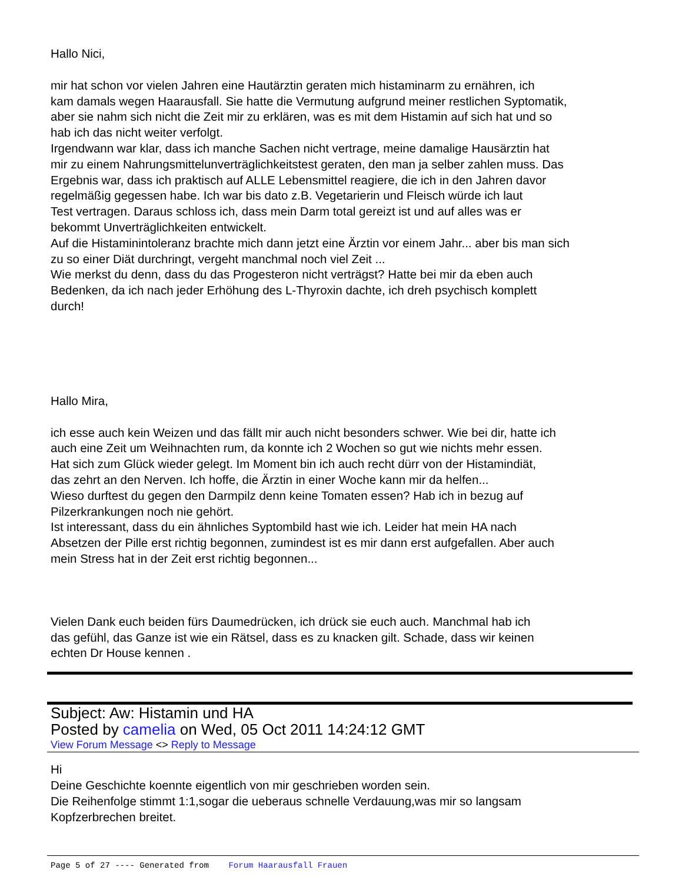Hallo Nici,
mir hat schon vor vielen Jahren eine Hautärztin geraten mich histaminarm zu ernähren, ich
kam damals wegen Haarausfall. Sie hatte die Vermutung aufgrund meiner restlichen Syptomatik,
aber sie nahm sich nicht die Zeit mir zu erklären, was es mit dem Histamin auf sich hat und so
hab ich das nicht weiter verfolgt.
Irgendwann war klar, dass ich manche Sachen nicht vertrage, meine damalige Hausärztin hat
mir zu einem Nahrungsmittelunverträglichkeitstest geraten, den man ja selber zahlen muss. Das
Ergebnis war, dass ich praktisch auf ALLE Lebensmittel reagiere, die ich in den Jahren davor
regelmäßig gegessen habe. Ich war bis dato z.B. Vegetarierin und Fleisch würde ich laut
Test vertragen. Daraus schloss ich, dass mein Darm total gereizt ist und auf alles was er
bekommt Unverträglichkeiten entwickelt.
Auf die Histaminintoleranz brachte mich dann jetzt eine Ärztin vor einem Jahr... aber bis man sich
zu so einer Diät durchringt, vergeht manchmal noch viel Zeit ...
Wie merkst du denn, dass du das Progesteron nicht verträgst? Hatte bei mir da eben auch
Bedenken, da ich nach jeder Erhöhung des L-Thyroxin dachte, ich dreh psychisch komplett
durch!
Hallo Mira,
ich esse auch kein Weizen und das fällt mir auch nicht besonders schwer. Wie bei dir, hatte ich
auch eine Zeit um Weihnachten rum, da konnte ich 2 Wochen so gut wie nichts mehr essen.
Hat sich zum Glück wieder gelegt. Im Moment bin ich auch recht dürr von der Histamindiät,
das zehrt an den Nerven. Ich hoffe, die Ärztin in einer Woche kann mir da helfen...
Wieso durftest du gegen den Darmpilz denn keine Tomaten essen? Hab ich in bezug auf
Pilzerkrankungen noch nie gehört.
Ist interessant, dass du ein ähnliches Syptombild hast wie ich. Leider hat mein HA nach
Absetzen der Pille erst richtig begonnen, zumindest ist es mir dann erst aufgefallen. Aber auch
mein Stress hat in der Zeit erst richtig begonnen...
Vielen Dank euch beiden fürs Daumedrücken, ich drück sie euch auch. Manchmal hab ich
das gefühl, das Ganze ist wie ein Rätsel, dass es zu knacken gilt. Schade, dass wir keinen
echten Dr House kennen .
Subject: Aw: Histamin und HA
Posted by camelia on Wed, 05 Oct 2011 14:24:12 GMT
View Forum Message <> Reply to Message
Hi
Deine Geschichte koennte eigentlich von mir geschrieben worden sein.
Die Reihenfolge stimmt 1:1,sogar die ueberaus schnelle Verdauung,was mir so langsam
Kopfzerbrechen breitet.
Page 5 of 27 ---- Generated from Forum Haarausfall Frauen